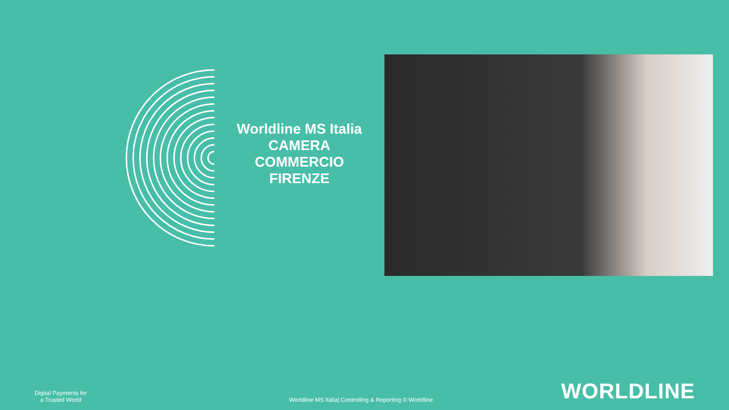Worldline MS Italia
CAMERA COMMERCIO FIRENZE
Digital Payments for a Trusted World
Worldline MS Italia| Controlling & Reporting © Worldline
WORLDLINE